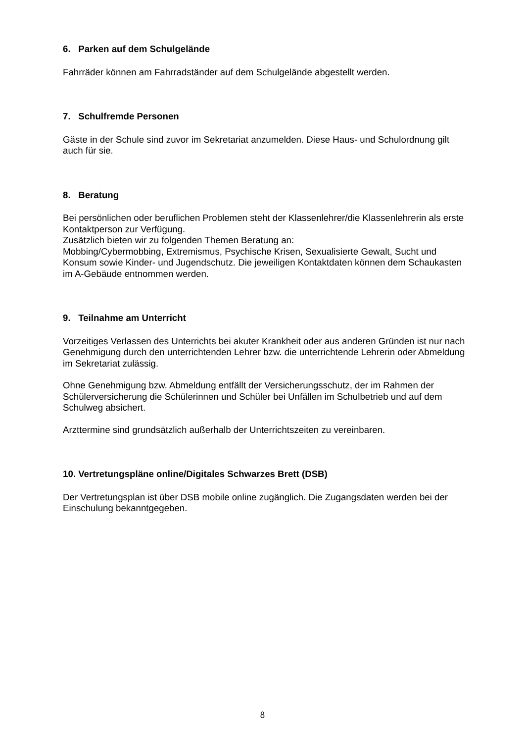6. Parken auf dem Schulgelände
Fahrräder können am Fahrradständer auf dem Schulgelände abgestellt werden.
7. Schulfremde Personen
Gäste in der Schule sind zuvor im Sekretariat anzumelden. Diese Haus- und Schulordnung gilt auch für sie.
8. Beratung
Bei persönlichen oder beruflichen Problemen steht der Klassenlehrer/die Klassenlehrerin als erste Kontaktperson zur Verfügung.
Zusätzlich bieten wir zu folgenden Themen Beratung an:
Mobbing/Cybermobbing, Extremismus, Psychische Krisen, Sexualisierte Gewalt, Sucht und Konsum sowie Kinder- und Jugendschutz. Die jeweiligen Kontaktdaten können dem Schaukasten im A-Gebäude entnommen werden.
9. Teilnahme am Unterricht
Vorzeitiges Verlassen des Unterrichts bei akuter Krankheit oder aus anderen Gründen ist nur nach Genehmigung durch den unterrichtenden Lehrer bzw. die unterrichtende Lehrerin oder Abmeldung im Sekretariat zulässig.
Ohne Genehmigung bzw. Abmeldung entfällt der Versicherungsschutz, der im Rahmen der Schülerversicherung die Schülerinnen und Schüler bei Unfällen im Schulbetrieb und auf dem Schulweg absichert.
Arzttermine sind grundsätzlich außerhalb der Unterrichtszeiten zu vereinbaren.
10. Vertretungspläne online/Digitales Schwarzes Brett (DSB)
Der Vertretungsplan ist über DSB mobile online zugänglich. Die Zugangsdaten werden bei der Einschulung bekanntgegeben.
8